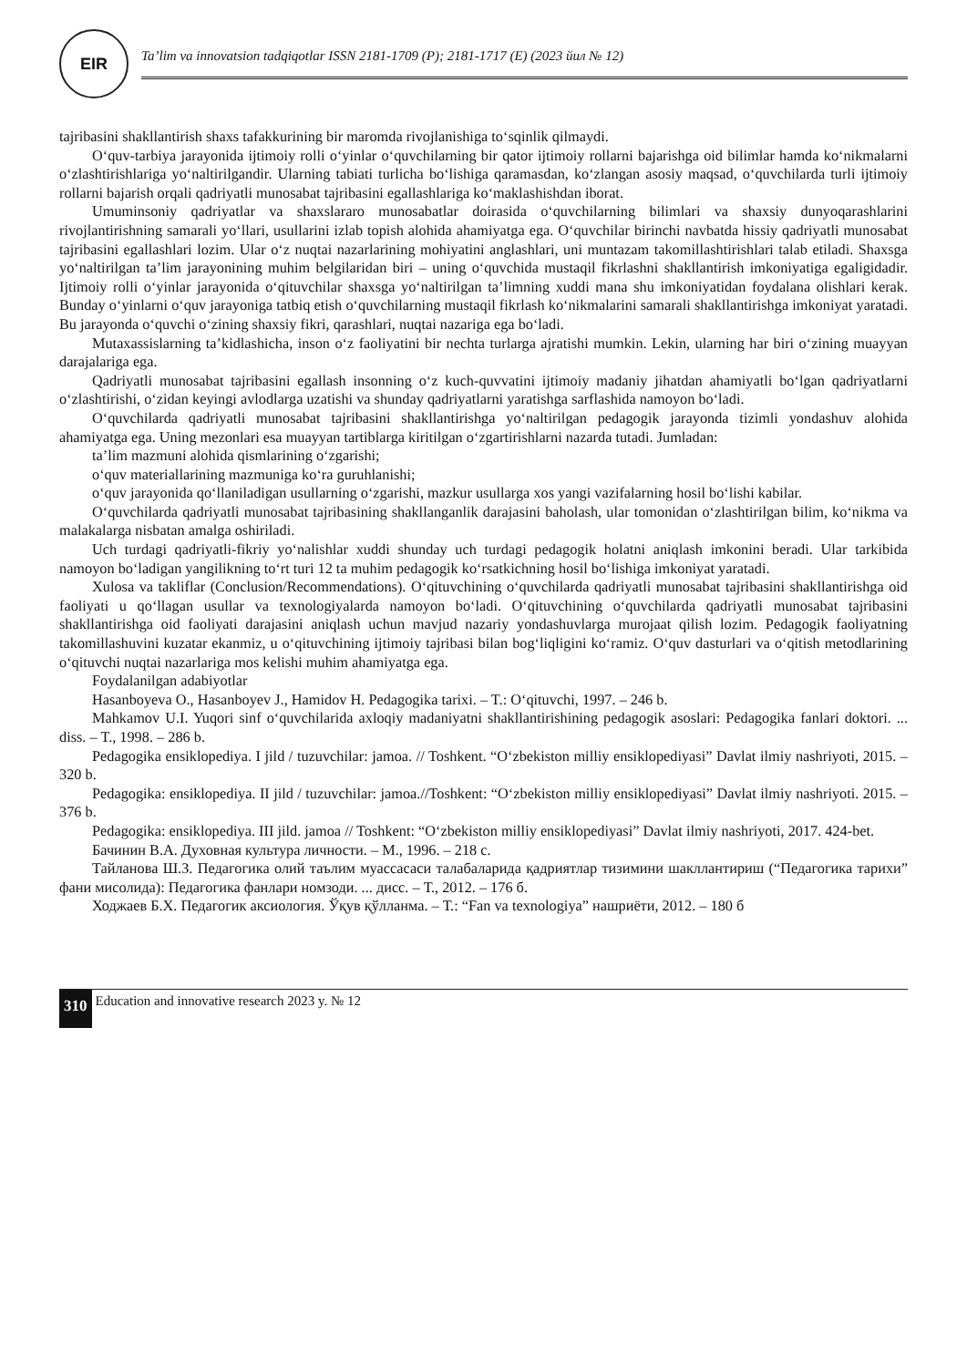EIR
Ta’lim va innovatsion tadqiqotlar ISSN 2181-1709 (P); 2181-1717 (E) (2023 йил № 12)
tajribasini shakllantirish shaxs tafakkurining bir maromda rivojlanishiga to‘sqinlik qilmaydi.
O‘quv-tarbiya jarayonida ijtimoiy rolli o‘yinlar o‘quvchilarning bir qator ijtimoiy rollarni bajarishga oid bilimlar hamda ko‘nikmalarni o‘zlashtirishlariga yo‘naltirilgandir. Ularning tabiati turlicha bo‘lishiga qaramasdan, ko‘zlangan asosiy maqsad, o‘quvchilarda turli ijtimoiy rollarni bajarish orqali qadriyatli munosabat tajribasini egallashlariga ko‘maklashishdan iborat.
Umuminsoniy qadriyatlar va shaxslararo munosabatlar doirasida o‘quvchilarning bilimlari va shaxsiy dunyoqarashlarini rivojlantirishning samarali yo‘llari, usullarini izlab topish alohida ahamiyatga ega. O‘quvchilar birinchi navbatda hissiy qadriyatli munosabat tajribasini egallashlari lozim. Ular o‘z nuqtai nazarlarining mohiyatini anglashlari, uni muntazam takomillashtirishlari talab etiladi. Shaxsga yo‘naltirilgan ta’lim jarayonining muhim belgilaridan biri – uning o‘quvchida mustaqil fikrlashni shakllantirish imkoniyatiga egaligidadir. Ijtimoiy rolli o‘yinlar jarayonida o‘qituvchilar shaxsga yo‘naltirilgan ta’limning xuddi mana shu imkoniyatidan foydalana olishlari kerak. Bunday o‘yinlarni o‘quv jarayoniga tatbiq etish o‘quvchilarning mustaqil fikrlash ko‘nikmalarini samarali shakllantirishga imkoniyat yaratadi. Bu jarayonda o‘quvchi o‘zining shaxsiy fikri, qarashlari, nuqtai nazariga ega bo‘ladi.
Mutaxassislarning ta’kidlashicha, inson o‘z faoliyatini bir nechta turlarga ajratishi mumkin. Lekin, ularning har biri o‘zining muayyan darajalariga ega.
Qadriyatli munosabat tajribasini egallash insonning o‘z kuch-quvvatini ijtimoiy madaniy jihatdan ahamiyatli bo‘lgan qadriyatlarni o‘zlashtirishi, o‘zidan keyingi avlodlarga uzatishi va shunday qadriyatlarni yaratishga sarflashida namoyon bo‘ladi.
O‘quvchilarda qadriyatli munosabat tajribasini shakllantirishga yo‘naltirilgan pedagogik jarayonda tizimli yondashuv alohida ahamiyatga ega. Uning mezonlari esa muayyan tartiblarga kiritilgan o‘zgartirishlarni nazarda tutadi. Jumladan:
ta’lim mazmuni alohida qismlarining o‘zgarishi;
o‘quv materiallarining mazmuniga ko‘ra guruhlanishi;
o‘quv jarayonida qo‘llaniladigan usullarning o‘zgarishi, mazkur usullarga xos yangi vazifalarning hosil bo‘lishi kabilar.
O‘quvchilarda qadriyatli munosabat tajribasining shakllanganlik darajasini baholash, ular tomonidan o‘zlashtirilgan bilim, ko‘nikma va malakalarga nisbatan amalga oshiriladi.
Uch turdagi qadriyatli-fikriy yo‘nalishlar xuddi shunday uch turdagi pedagogik holatni aniqlash imkonini beradi. Ular tarkibida namoyon bo‘ladigan yangilikning to‘rt turi 12 ta muhim pedagogik ko‘rsatkichning hosil bo‘lishiga imkoniyat yaratadi.
Xulosa va takliflar (Conclusion/Recommendations). O‘qituvchining o‘quvchilarda qadriyatli munosabat tajribasini shakllantirishga oid faoliyati u qo‘llagan usullar va texnologiyalarda namoyon bo‘ladi. O‘qituvchining o‘quvchilarda qadriyatli munosabat tajribasini shakllantirishga oid faoliyati darajasini aniqlash uchun mavjud nazariy yondashuvlarga murojaat qilish lozim. Pedagogik faoliyatning takomillashuvini kuzatar ekanmiz, u o‘qituvchining ijtimoiy tajribasi bilan bog‘liqligini ko‘ramiz. O‘quv dasturlari va o‘qitish metodlarining o‘qituvchi nuqtai nazarlariga mos kelishi muhim ahamiyatga ega.
Foydalanilgan adabiyotlar
Hasanboyeva O., Hasanboyev J., Hamidov H. Pedagogika tarixi. – T.: O‘qituvchi, 1997. – 246 b.
Mahkamov U.I. Yuqori sinf o‘quvchilarida axloqiy madaniyatni shakllantirishining pedagogik asoslari: Pedagogika fanlari doktori. ... diss. – T., 1998. – 286 b.
Pedagogika ensiklopediya. I jild / tuzuvchilar: jamoa. // Toshkent. “O‘zbekiston milliy ensiklopediyasi” Davlat ilmiy nashriyoti, 2015. – 320 b.
Pedagogika: ensiklopediya. II jild / tuzuvchilar: jamoa.//Toshkent: “O‘zbekiston milliy ensiklopediyasi” Davlat ilmiy nashriyoti. 2015. – 376 b.
Pedagogika: ensiklopediya. III jild. jamoa // Toshkent: “O‘zbekiston milliy ensiklopediyasi” Davlat ilmiy nashriyoti, 2017. 424-bet.
Бачинин В.А. Духовная культура личности. – М., 1996. – 218 с.
Тайланова Ш.З. Педагогика олий таълим муассасаси талабаларида қадриятлар тизимини шакллантириш (“Педагогика тарихи” фани мисолида): Педагогика фанлари номзоди. ... дисс. – Т., 2012. – 176 б.
Ходжаев Б.Х. Педагогик аксиология. Ўқув қўлланма. – Т.: “Fan va texnologiya” нашриёти, 2012. – 180 б
310
Education and innovative research 2023 y. № 12